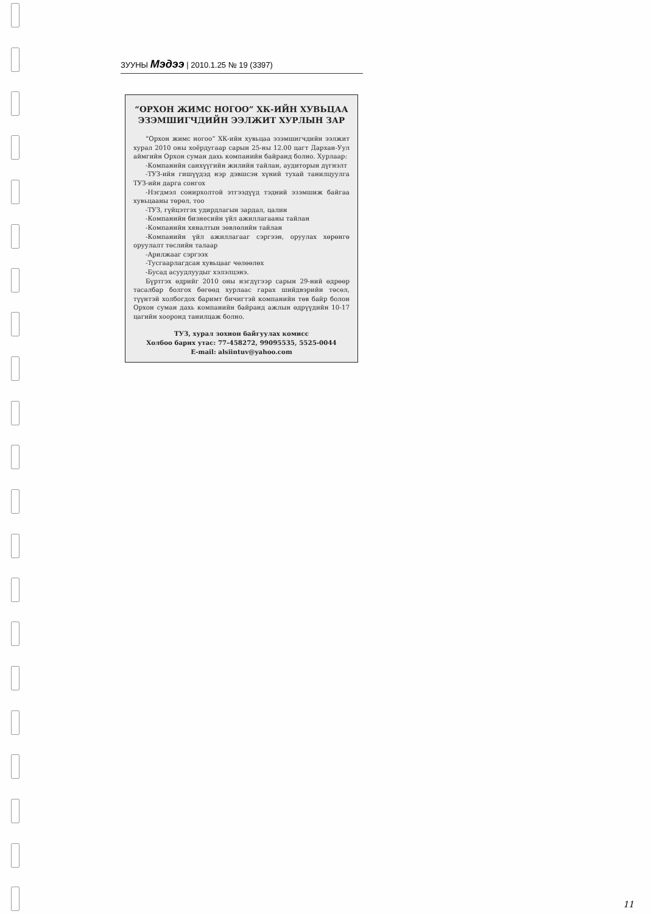ЗУУНЫ Мэдээ | 2010.1.25 № 19 (3397)
“ОРХОН ЖИМС НОГОО” ХК-ИЙН ХУВЬЦАА ЭЗЭМШИГЧДИЙН ЭЭЛЖИТ ХУРЛЫН ЗАР
“Орхон жимс ногоо” ХК-ийн хувьцаа эзэмшигчдийн ээлжит хурал 2010 оны хоёрдугаар сарын 25-ны 12.00 цагт Дархан-Уул аймгийн Орхон суман дахь компанийн байранд болно. Хурлаар:
-Компанийн санхүүгийн жилийн тайлан, аудиторын дүгнэлт
-ТУЗ-ийн гишүүдэд нэр дэвшсэн хүний тухай танилцуулга ТУЗ-ийн дарга сонгох
-Нэгдмэл сонирхолтой этгээдүүд тэдний эзэмшиж байгаа хувьцааны төрөл, тоо
-ТУЗ, гүйцэтгэх удирдлагын зардал, цалин
-Компанийн бизнесийн үйл ажиллагааны тайлан
-Компанийн хяналтын зөвлөлийн тайлан
-Компанийн үйл ажиллагааг сэргээн, оруулах хөрөнгө оруулалт төслийн талаар
-Арилжааг сэргээх
-Тусгаарлагдсан хувьцааг чөлөөлөх
-Бусад асуудлуудыг хэлэлцэнэ.
Бүртгэх өдрийг 2010 оны нэгдүгээр сарын 29-ний өдрөөр тасалбар болгох бөгөөд хурлаас гарах шийдвэрийн төсөл, түүнтэй холбогдох баримт бичигтэй компанийн төв байр болон Орхон суман дахь компанийн байранд ажлын өдрүүдийн 10-17 цагийн хооронд танилцаж болно.
ТУЗ, хурал зохион байгуулах комисс
Холбоо барих утас: 77-458272, 99095535, 5525-0044
E-mail: alsiintuv@yahoo.com
11